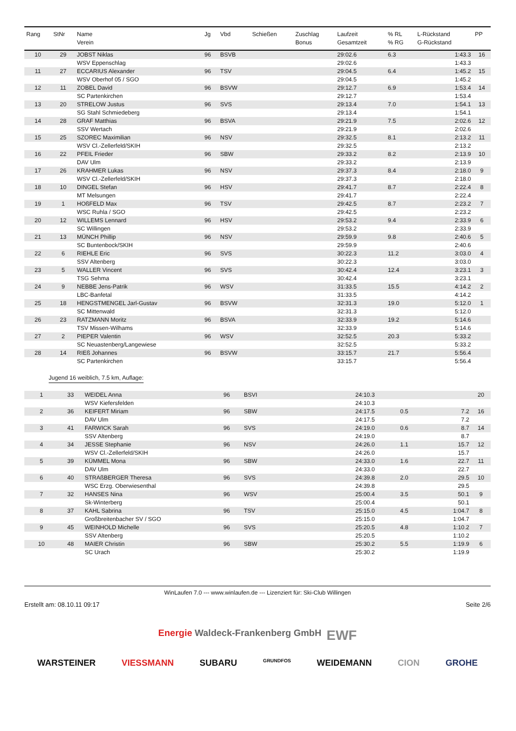| Rang | StNr | Name Verein | Jg | Vbd | Schießen | Zuschlag Bonus | Laufzeit Gesamtzeit | % RL % RG | L-Rückstand G-Rückstand | PP |
| --- | --- | --- | --- | --- | --- | --- | --- | --- | --- | --- |
| 10 | 29 | JOBST Niklas | 96 | BSVB | | | 29:02.6 | 6.3 | 1:43.3 | 16 |
| | | WSV Eppenschlag | | | | | 29:02.6 | | 1:43.3 | |
| 11 | 27 | ECCARIUS Alexander | 96 | TSV | | | 29:04.5 | 6.4 | 1:45.2 | 15 |
| | | WSV Oberhof 05 / SGO | | | | | 29:04.5 | | 1:45.2 | |
| 12 | 11 | ZOBEL David | 96 | BSVW | | | 29:12.7 | 6.9 | 1:53.4 | 14 |
| | | SC Partenkirchen | | | | | 29:12.7 | | 1:53.4 | |
| 13 | 20 | STRELOW Justus | 96 | SVS | | | 29:13.4 | 7.0 | 1:54.1 | 13 |
| | | SG Stahl Schmiedeberg | | | | | 29:13.4 | | 1:54.1 | |
| 14 | 28 | GRAF Matthias | 96 | BSVA | | | 29:21.9 | 7.5 | 2:02.6 | 12 |
| | | SSV Wertach | | | | | 29:21.9 | | 2:02.6 | |
| 15 | 25 | SZOREC Maximilian | 96 | NSV | | | 29:32.5 | 8.1 | 2:13.2 | 11 |
| | | WSV Cl.-Zellerfeld/SKIH | | | | | 29:32.5 | | 2:13.2 | |
| 16 | 22 | PFEIL Frieder | 96 | SBW | | | 29:33.2 | 8.2 | 2:13.9 | 10 |
| | | DAV Ulm | | | | | 29:33.2 | | 2:13.9 | |
| 17 | 26 | KRAHMER Lukas | 96 | NSV | | | 29:37.3 | 8.4 | 2:18.0 | 9 |
| | | WSV Cl.-Zellerfeld/SKIH | | | | | 29:37.3 | | 2:18.0 | |
| 18 | 10 | DINGEL Stefan | 96 | HSV | | | 29:41.7 | 8.7 | 2:22.4 | 8 |
| | | MT Melsungen | | | | | 29:41.7 | | 2:22.4 | |
| 19 | 1 | HOßFELD Max | 96 | TSV | | | 29:42.5 | 8.7 | 2:23.2 | 7 |
| | | WSC Ruhla / SGO | | | | | 29:42.5 | | 2:23.2 | |
| 20 | 12 | WILLEMS Lennard | 96 | HSV | | | 29:53.2 | 9.4 | 2:33.9 | 6 |
| | | SC Willingen | | | | | 29:53.2 | | 2:33.9 | |
| 21 | 13 | MÜNCH Phillip | 96 | NSV | | | 29:59.9 | 9.8 | 2:40.6 | 5 |
| | | SC Buntenbock/SKIH | | | | | 29:59.9 | | 2:40.6 | |
| 22 | 6 | RIEHLE Eric | 96 | SVS | | | 30:22.3 | 11.2 | 3:03.0 | 4 |
| | | SSV Altenberg | | | | | 30:22.3 | | 3:03.0 | |
| 23 | 5 | WALLER Vincent | 96 | SVS | | | 30:42.4 | 12.4 | 3:23.1 | 3 |
| | | TSG Sehma | | | | | 30:42.4 | | 3:23.1 | |
| 24 | 9 | NEBBE Jens-Patrik | 96 | WSV | | | 31:33.5 | 15.5 | 4:14.2 | 2 |
| | | LBC-Banfetal | | | | | 31:33.5 | | 4:14.2 | |
| 25 | 18 | HENGSTMENGEL Jarl-Gustav | 96 | BSVW | | | 32:31.3 | 19.0 | 5:12.0 | 1 |
| | | SC Mittenwald | | | | | 32:31.3 | | 5:12.0 | |
| 26 | 23 | RATZMANN Moritz | 96 | BSVA | | | 32:33.9 | 19.2 | 5:14.6 | |
| | | TSV Missen-Wilhams | | | | | 32:33.9 | | 5:14.6 | |
| 27 | 2 | PIEPER Valentin | 96 | WSV | | | 32:52.5 | 20.3 | 5:33.2 | |
| | | SC Neuastenberg/Langewiese | | | | | 32:52.5 | | 5:33.2 | |
| 28 | 14 | RIEß Johannes | 96 | BSVW | | | 33:15.7 | 21.7 | 5:56.4 | |
| | | SC Partenkirchen | | | | | 33:15.7 | | 5:56.4 | |
Jugend 16 weiblich, 7.5 km, Auflage:
| 1 | 33 | WEIDEL Anna | 96 | BSVI | | | 24:10.3 | | | 20 |
| | | WSV Kiefersfelden | | | | | 24:10.3 | | | |
| 2 | 36 | KEIFERT Miriam | 96 | SBW | | | 24:17.5 | 0.5 | 7.2 | 16 |
| | | DAV Ulm | | | | | 24:17.5 | | 7.2 | |
| 3 | 41 | FARWICK Sarah | 96 | SVS | | | 24:19.0 | 0.6 | 8.7 | 14 |
| | | SSV Altenberg | | | | | 24:19.0 | | 8.7 | |
| 4 | 34 | JESSE Stephanie | 96 | NSV | | | 24:26.0 | 1.1 | 15.7 | 12 |
| | | WSV Cl.-Zellerfeld/SKIH | | | | | 24:26.0 | | 15.7 | |
| 5 | 39 | KÜMMEL Mona | 96 | SBW | | | 24:33.0 | 1.6 | 22.7 | 11 |
| | | DAV Ulm | | | | | 24:33.0 | | 22.7 | |
| 6 | 40 | STRAßBERGER Theresa | 96 | SVS | | | 24:39.8 | 2.0 | 29.5 | 10 |
| | | WSC Erzg. Oberwiesenthal | | | | | 24:39.8 | | 29.5 | |
| 7 | 32 | HANSES Nina | 96 | WSV | | | 25:00.4 | 3.5 | 50.1 | 9 |
| | | Sk-Winterberg | | | | | 25:00.4 | | 50.1 | |
| 8 | 37 | KAHL Sabrina | 96 | TSV | | | 25:15.0 | 4.5 | 1:04.7 | 8 |
| | | Großbreitenbacher SV / SGO | | | | | 25:15.0 | | 1:04.7 | |
| 9 | 45 | WEINHOLD Michelle | 96 | SVS | | | 25:20.5 | 4.8 | 1:10.2 | 7 |
| | | SSV Altenberg | | | | | 25:20.5 | | 1:10.2 | |
| 10 | 48 | MAIER Christin | 96 | SBW | | | 25:30.2 | 5.5 | 1:19.9 | 6 |
| | | SC Urach | | | | | 25:30.2 | | 1:19.9 | |
WinLaufen 7.0 --- www.winlaufen.de --- Lizenziert für: Ski-Club Willingen
Erstellt am: 08.10.11 09:17 Seite 2/6
Energie Waldeck-Frankenberg GmbH EWF
WARSTEINER VIESSMANN SUBARU GRUNDFOS WEIDEMANN CION GROHE